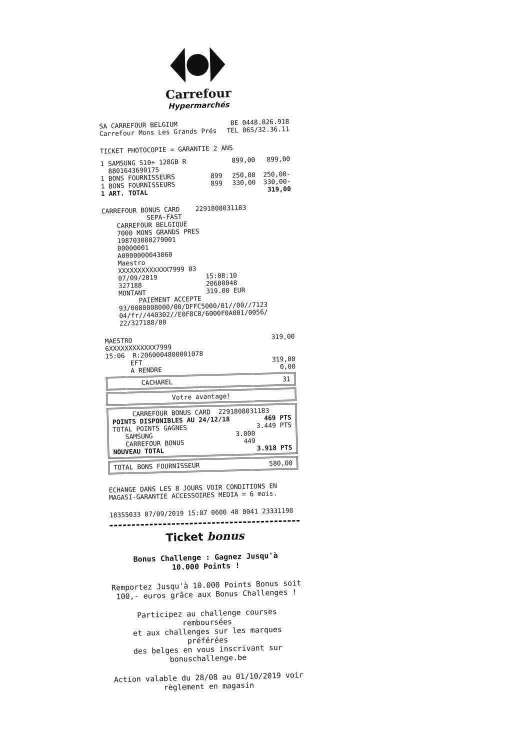Carrefour
Hypermarchés
| SA CARREFOUR BELGIUM Carrefour Mons Les Grands Prés | BE 0448.826.918 TEL 065/32.36.11 |
TICKET PHOTOCOPIE = GARANTIE 2 ANS
| 1 SAMSUNG S10+ 128GB R 8801643690175 | | 899,00 | 899,00 |
| 1 BONS FOURNISSEURS | 899 | 250,00 | 250,00- |
| 1 BONS FOURNISSEURS | 899 | 330,00 | 330,00- |
| 1 ART. TOTAL | | | 319,00 |
CARREFOUR BONUS CARD 2291808031183
SEPA-FAST
CARREFOUR BELGIQUE
7000 MONS GRANDS PRES
198703080279001
00000001
A0000000043060
Maestro
XXXXXXXXXXXXX7999 03
| 07/09/2019 | 15:08:10 |
| 327188 | 20600048 |
| MONTANT | 319.00 EUR |
PAIEMENT ACCEPTE
93/0080008000/00/DFFC5000/01//00//7123
04/fr//440302//E0F8C8/6000F0A001/0056/
22/327188/00
| MAESTRO 6XXXXXXXXXXXX7999 15:06 R:2060004800001078 | 319,00 |
| EFT A RENDRE | 319,00 0,00 |
| CACHAREL | 31 |
Votre avantage!
| CARREFOUR BONUS CARD 2291808031183 | | |
| POINTS DISPONIBLES AU 24/12/18 | | 469 PTS |
| TOTAL POINTS GAGNES | | 3.449 PTS |
| SAMSUNG | 3.000 | |
| CARREFOUR BONUS | 449 | |
| NOUVEAU TOTAL | | 3.918 PTS |
| TOTAL BONS FOURNISSEUR | 580,00 |
ECHANGE DANS LES 8 JOURS VOIR CONDITIONS EN
MAGASI-GARANTIE ACCESSOIRES MEDIA = 6 mois.
18355033 07/09/2019 15:07 0600 48 0041 23331198
Ticket bonus
Bonus Challenge : Gagnez Jusqu'à
10.000 Points !
Remportez Jusqu'à 10.000 Points Bonus soit
100,- euros grâce aux Bonus Challenges !
Participez au challenge courses remboursées
et aux challenges sur les marques préférées
des belges en vous inscrivant sur
bonuschallenge.be
Action valable du 28/08 au 01/10/2019 voir
règlement en magasin